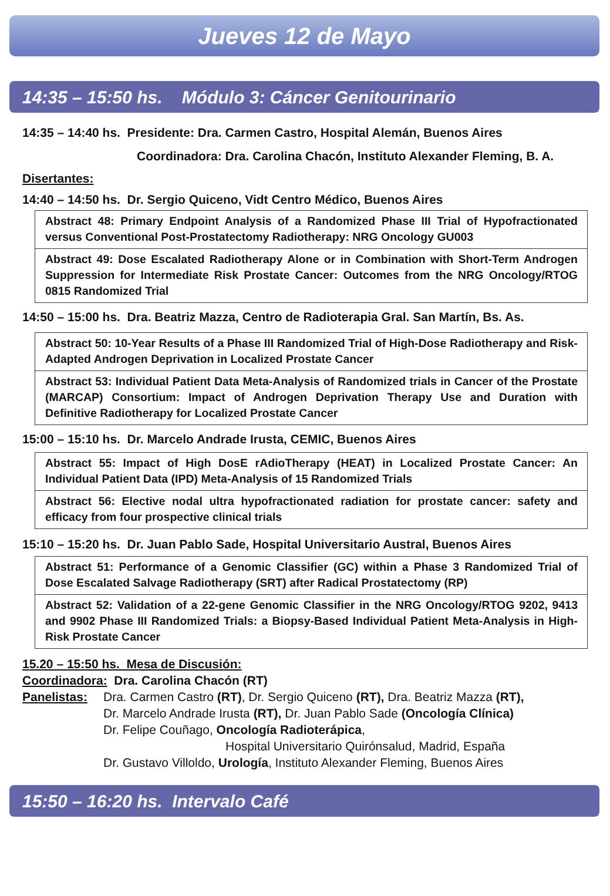Jueves 12 de Mayo
14:35 – 15:50 hs. Módulo 3: Cáncer Genitourinario
14:35 – 14:40 hs. Presidente: Dra. Carmen Castro, Hospital Alemán, Buenos Aires
Coordinadora: Dra. Carolina Chacón, Instituto Alexander Fleming, B. A.
Disertantes:
14:40 – 14:50 hs. Dr. Sergio Quiceno, Vidt Centro Médico, Buenos Aires
Abstract 48: Primary Endpoint Analysis of a Randomized Phase III Trial of Hypofractionated versus Conventional Post-Prostatectomy Radiotherapy: NRG Oncology GU003
Abstract 49: Dose Escalated Radiotherapy Alone or in Combination with Short-Term Androgen Suppression for Intermediate Risk Prostate Cancer: Outcomes from the NRG Oncology/RTOG 0815 Randomized Trial
14:50 – 15:00 hs. Dra. Beatriz Mazza, Centro de Radioterapia Gral. San Martín, Bs. As.
Abstract 50: 10-Year Results of a Phase III Randomized Trial of High-Dose Radiotherapy and Risk-Adapted Androgen Deprivation in Localized Prostate Cancer
Abstract 53: Individual Patient Data Meta-Analysis of Randomized trials in Cancer of the Prostate (MARCAP) Consortium: Impact of Androgen Deprivation Therapy Use and Duration with Definitive Radiotherapy for Localized Prostate Cancer
15:00 – 15:10 hs. Dr. Marcelo Andrade Irusta, CEMIC, Buenos Aires
Abstract 55: Impact of High DosE rAdioTherapy (HEAT) in Localized Prostate Cancer: An Individual Patient Data (IPD) Meta-Analysis of 15 Randomized Trials
Abstract 56: Elective nodal ultra hypofractionated radiation for prostate cancer: safety and efficacy from four prospective clinical trials
15:10 – 15:20 hs. Dr. Juan Pablo Sade, Hospital Universitario Austral, Buenos Aires
Abstract 51: Performance of a Genomic Classifier (GC) within a Phase 3 Randomized Trial of Dose Escalated Salvage Radiotherapy (SRT) after Radical Prostatectomy (RP)
Abstract 52: Validation of a 22-gene Genomic Classifier in the NRG Oncology/RTOG 9202, 9413 and 9902 Phase III Randomized Trials: a Biopsy-Based Individual Patient Meta-Analysis in High-Risk Prostate Cancer
15.20 – 15:50 hs. Mesa de Discusión:
Coordinadora: Dra. Carolina Chacón (RT)
Panelistas:
Dra. Carmen Castro (RT), Dr. Sergio Quiceno (RT), Dra. Beatriz Mazza (RT),
Dr. Marcelo Andrade Irusta (RT), Dr. Juan Pablo Sade (Oncología Clínica)
Dr. Felipe Couñago, Oncología Radioterápica,
Hospital Universitario Quirónsalud, Madrid, España
Dr. Gustavo Villoldo, Urología, Instituto Alexander Fleming, Buenos Aires
15:50 – 16:20 hs. Intervalo Café